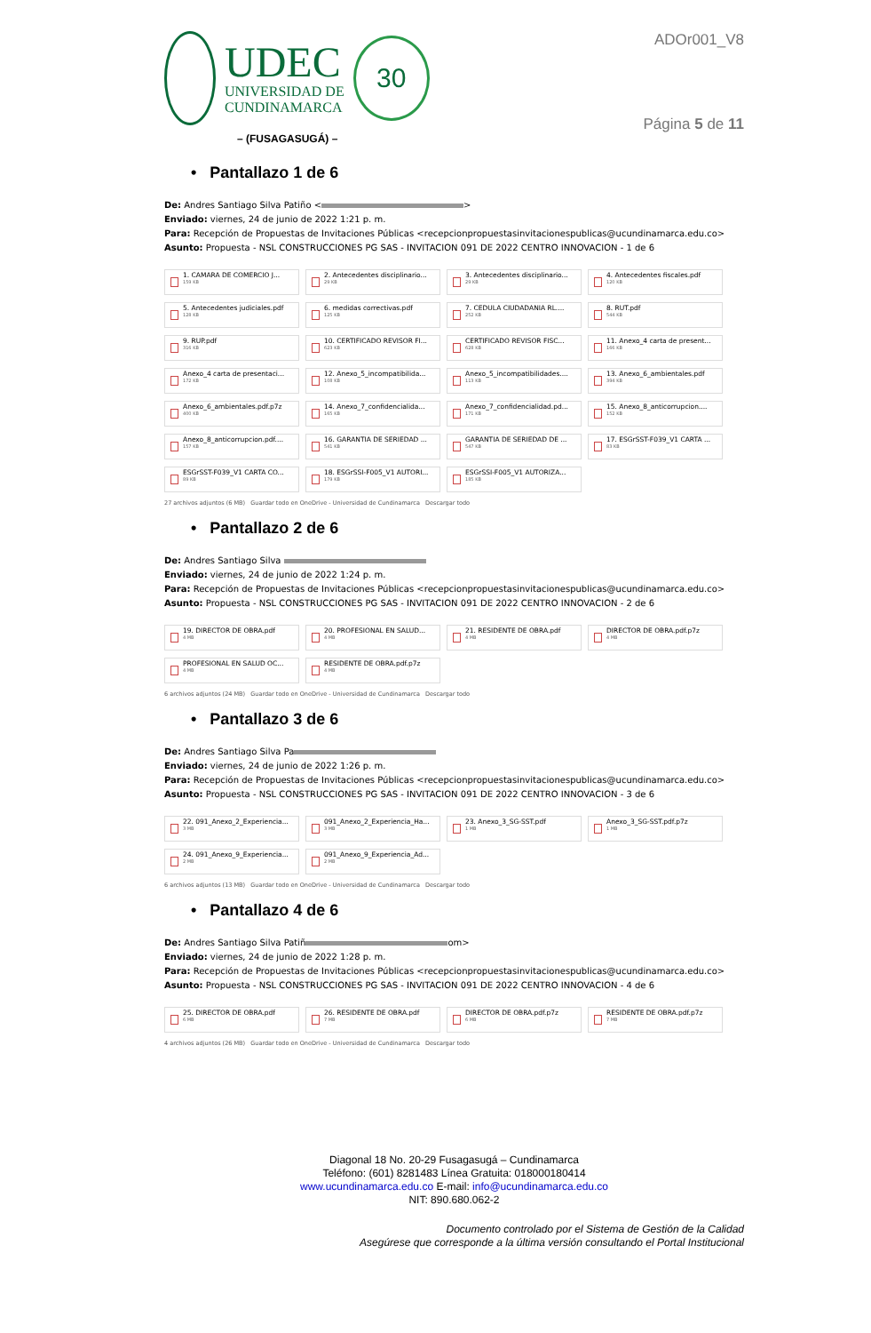UDEC
UNIVERSIDAD DE
CUNDINAMARCA
30
– (FUSAGASUGÁ) –
ADOr001_V8
Página 5 de 11
• Pantallazo 1 de 6
De: Andres Santiago Silva Patiño < >
Enviado: viernes, 24 de junio de 2022 1:21 p. m.
Para: Recepción de Propuestas de Invitaciones Públicas <recepcionpropuestasinvitacionespublicas@ucundinamarca.edu.co>
Asunto: Propuesta - NSL CONSTRUCCIONES PG SAS - INVITACION 091 DE 2022 CENTRO INNOVACION - 1 de 6
1. CAMARA DE COMERCIO J...
159 KB
2. Antecedentes disciplinario...
29 KB
3. Antecedentes disciplinario...
29 KB
4. Antecedentes fiscales.pdf
120 KB
5. Antecedentes judiciales.pdf
128 KB
6. medidas correctivas.pdf
125 KB
7. CEDULA CIUDADANIA RL....
252 KB
8. RUT.pdf
544 KB
9. RUP.pdf
316 KB
10. CERTIFICADO REVISOR FI...
623 KB
CERTIFICADO REVISOR FISC...
628 KB
11. Anexo_4 carta de present...
166 KB
Anexo_4 carta de presentaci...
172 KB
12. Anexo_5_incompatibilida...
108 KB
Anexo_5_incompatibilidades....
113 KB
13. Anexo_6_ambientales.pdf
394 KB
Anexo_6_ambientales.pdf.p7z
400 KB
14. Anexo_7_confidencialida...
165 KB
Anexo_7_confidencialidad.pd...
171 KB
15. Anexo_8_anticorrupcion....
152 KB
Anexo_8_anticorrupcion.pdf....
157 KB
16. GARANTIA DE SERIEDAD ...
541 KB
GARANTIA DE SERIEDAD DE ...
547 KB
17. ESGrSST-F039_V1 CARTA ...
83 KB
ESGrSST-F039_V1 CARTA CO...
89 KB
18. ESGrSSI-F005_V1 AUTORI...
179 KB
ESGrSSI-F005_V1 AUTORIZA...
185 KB
27 archivos adjuntos (6 MB) Guardar todo en OneDrive - Universidad de Cundinamarca Descargar todo
• Pantallazo 2 de 6
De: Andres Santiago Silva
Enviado: viernes, 24 de junio de 2022 1:24 p. m.
Para: Recepción de Propuestas de Invitaciones Públicas <recepcionpropuestasinvitacionespublicas@ucundinamarca.edu.co>
Asunto: Propuesta - NSL CONSTRUCCIONES PG SAS - INVITACION 091 DE 2022 CENTRO INNOVACION - 2 de 6
19. DIRECTOR DE OBRA.pdf
4 MB
20. PROFESIONAL EN SALUD...
4 MB
21. RESIDENTE DE OBRA.pdf
4 MB
DIRECTOR DE OBRA.pdf.p7z
4 MB
PROFESIONAL EN SALUD OC...
4 MB
RESIDENTE DE OBRA.pdf.p7z
4 MB
6 archivos adjuntos (24 MB) Guardar todo en OneDrive - Universidad de Cundinamarca Descargar todo
• Pantallazo 3 de 6
De: Andres Santiago Silva Pa
Enviado: viernes, 24 de junio de 2022 1:26 p. m.
Para: Recepción de Propuestas de Invitaciones Públicas <recepcionpropuestasinvitacionespublicas@ucundinamarca.edu.co>
Asunto: Propuesta - NSL CONSTRUCCIONES PG SAS - INVITACION 091 DE 2022 CENTRO INNOVACION - 3 de 6
22. 091_Anexo_2_Experiencia...
3 MB
091_Anexo_2_Experiencia_Ha...
3 MB
23. Anexo_3_SG-SST.pdf
1 MB
Anexo_3_SG-SST.pdf.p7z
1 MB
24. 091_Anexo_9_Experiencia...
2 MB
091_Anexo_9_Experiencia_Ad...
2 MB
6 archivos adjuntos (13 MB) Guardar todo en OneDrive - Universidad de Cundinamarca Descargar todo
• Pantallazo 4 de 6
De: Andres Santiago Silva Patiñ om>
Enviado: viernes, 24 de junio de 2022 1:28 p. m.
Para: Recepción de Propuestas de Invitaciones Públicas <recepcionpropuestasinvitacionespublicas@ucundinamarca.edu.co>
Asunto: Propuesta - NSL CONSTRUCCIONES PG SAS - INVITACION 091 DE 2022 CENTRO INNOVACION - 4 de 6
25. DIRECTOR DE OBRA.pdf
6 MB
26. RESIDENTE DE OBRA.pdf
7 MB
DIRECTOR DE OBRA.pdf.p7z
6 MB
RESIDENTE DE OBRA.pdf.p7z
7 MB
4 archivos adjuntos (26 MB) Guardar todo en OneDrive - Universidad de Cundinamarca Descargar todo
Diagonal 18 No. 20-29 Fusagasugá – Cundinamarca
Teléfono: (601) 8281483 Línea Gratuita: 018000180414
www.ucundinamarca.edu.co E-mail: info@ucundinamarca.edu.co
NIT: 890.680.062-2
Documento controlado por el Sistema de Gestión de la Calidad
Asegúrese que corresponde a la última versión consultando el Portal Institucional